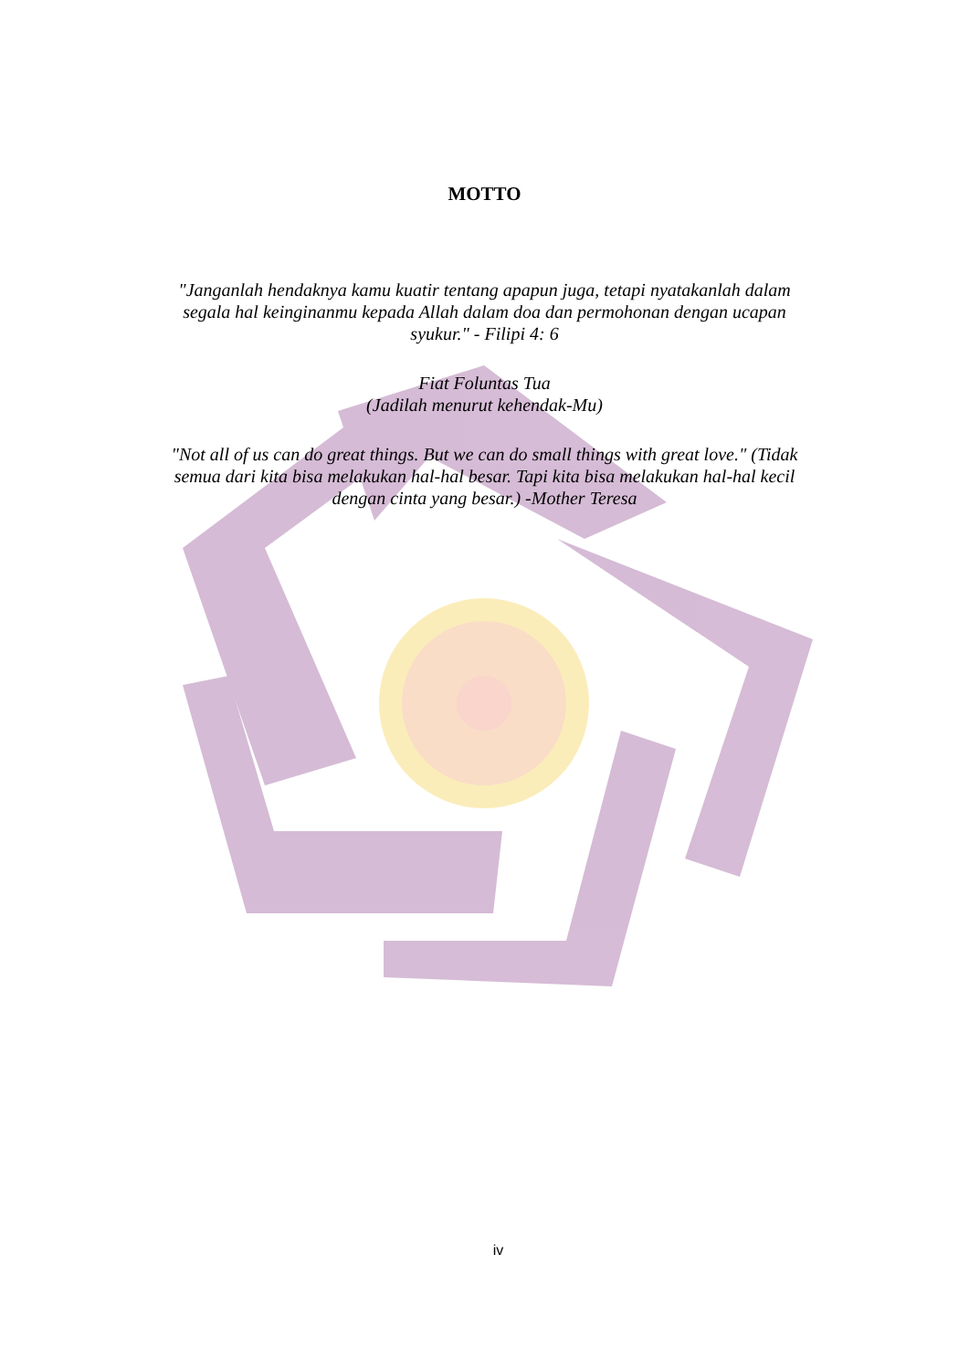MOTTO
"Janganlah hendaknya kamu kuatir tentang apapun juga, tetapi nyatakanlah dalam segala hal keinginanmu kepada Allah dalam doa dan permohonan dengan ucapan syukur." - Filipi 4: 6
Fiat Foluntas Tua
(Jadilah menurut kehendak-Mu)
"Not all of us can do great things. But we can do small things with great love." (Tidak semua dari kita bisa melakukan hal-hal besar. Tapi kita bisa melakukan hal-hal kecil dengan cinta yang besar.) -Mother Teresa
iv